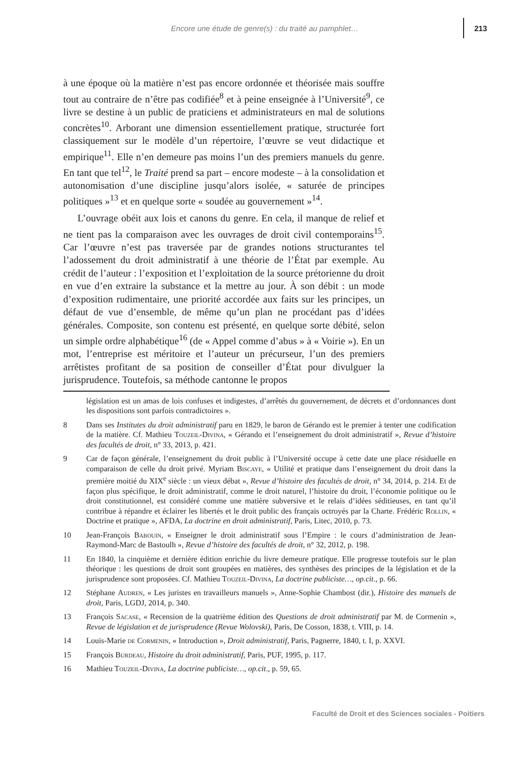Encore une étude de genre(s) : du traité au pamphlet… 213
à une époque où la matière n’est pas encore ordonnée et théorisée mais souffre tout au contraire de n’être pas codifiée<sup>8</sup> et à peine enseignée à l’Université<sup>9</sup>, ce livre se destine à un public de praticiens et administrateurs en mal de solutions concrètes<sup>10</sup>. Arborant une dimension essentiellement pratique, structurée fort classiquement sur le modèle d’un répertoire, l’œuvre se veut didactique et empirique<sup>11</sup>. Elle n’en demeure pas moins l’un des premiers manuels du genre. En tant que tel<sup>12</sup>, le Traité prend sa part – encore modeste – à la consolidation et autonomisation d’une discipline jusqu’alors isolée, « saturée de principes politiques »<sup>13</sup> et en quelque sorte « soudée au gouvernement »<sup>14</sup>.
L’ouvrage obéit aux lois et canons du genre. En cela, il manque de relief et ne tient pas la comparaison avec les ouvrages de droit civil contemporains<sup>15</sup>. Car l’œuvre n’est pas traversée par de grandes notions structurantes tel l’adossement du droit administratif à une théorie de l’État par exemple. Au crédit de l’auteur : l’exposition et l’exploitation de la source prétorienne du droit en vue d’en extraire la substance et la mettre au jour. À son débit : un mode d’exposition rudimentaire, une priorité accordée aux faits sur les principes, un défaut de vue d’ensemble, de même qu’un plan ne procédant pas d’idées générales. Composite, son contenu est présenté, en quelque sorte débité, selon un simple ordre alphabétique<sup>16</sup> (de « Appel comme d’abus » à « Voirie »). En un mot, l’entreprise est méritoire et l’auteur un précurseur, l’un des premiers arrêtistes profitant de sa position de conseiller d’État pour divulguer la jurisprudence. Toutefois, sa méthode cantonne le propos
législation est un amas de lois confuses et indigestes, d’arrêtés du gouvernement, de décrets et d’ordonnances dont les dispositions sont parfois contradictoires ».
8 Dans ses Institutes du droit administratif paru en 1829, le baron de Gérando est le premier à tenter une codification de la matière. Cf. Mathieu Touzeil-Divina, « Gérando et l’enseignement du droit administratif », Revue d’histoire des facultés de droit, n° 33, 2013, p. 421.
9 Car de façon générale, l’enseignement du droit public à l’Université occupe à cette date une place résiduelle en comparaison de celle du droit privé. Myriam Biscaye, « Utilité et pratique dans l’enseignement du droit dans la première moitié du XIX<sup>e</sup> siècle : un vieux débat », Revue d’histoire des facultés de droit, n° 34, 2014, p. 214. Et de façon plus spécifique, le droit administratif, comme le droit naturel, l’histoire du droit, l’économie politique ou le droit constitutionnel, est considéré comme une matière subversive et le relais d’idées séditieuses, en tant qu’il contribue à répandre et éclairer les libertés et le droit public des français octroyés par la Charte. Frédéric Rollin, « Doctrine et pratique », AFDA, La doctrine en droit administratif, Paris, Litec, 2010, p. 73.
10 Jean-François Babouin, « Enseigner le droit administratif sous l’Empire : le cours d’administration de Jean-Raymond-Marc de Bastoulh », Revue d’histoire des facultés de droit, n° 32, 2012, p. 198.
11 En 1840, la cinquième et dernière édition enrichie du livre demeure pratique. Elle progresse toutefois sur le plan théorique : les questions de droit sont groupées en matières, des synthèses des principes de la législation et de la jurisprudence sont proposées. Cf. Mathieu Touzeil-Divina, La doctrine publiciste…, op.cit., p. 66.
12 Stéphane Audren, « Les juristes en travailleurs manuels », Anne-Sophie Chambost (dir.), Histoire des manuels de droit, Paris, LGDJ, 2014, p. 340.
13 François Sacase, « Recension de la quatrième édition des Questions de droit administratif par M. de Cormenin », Revue de législation et de jurisprudence (Revue Wolovski), Paris, De Cosson, 1838, t. VIII, p. 14.
14 Louis-Marie de Cormenin, « Introduction », Droit administratif, Paris, Pagnerre, 1840, t. I, p. XXVI.
15 François Burdeau, Histoire du droit administratif, Paris, PUF, 1995, p. 117.
16 Mathieu Touzeil-Divina, La doctrine publiciste…, op.cit., p. 59, 65.
Faculté de Droit et des Sciences sociales - Poitiers